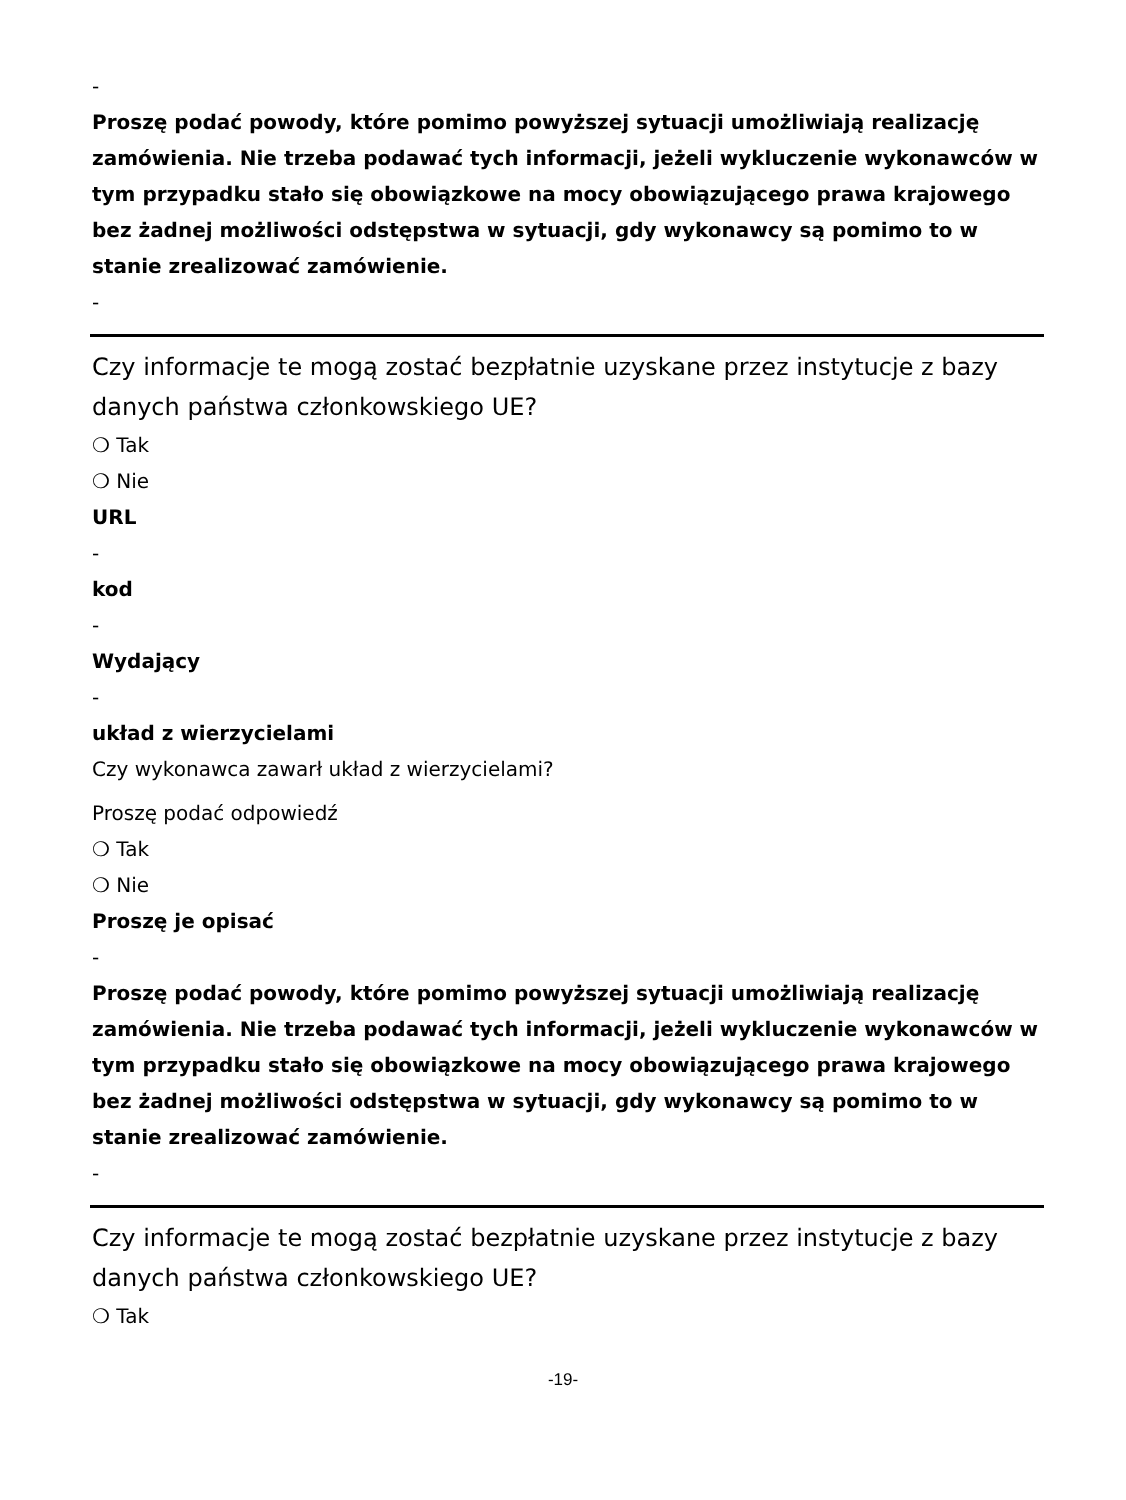-
Proszę podać powody, które pomimo powyższej sytuacji umożliwiają realizację zamówienia. Nie trzeba podawać tych informacji, jeżeli wykluczenie wykonawców w tym przypadku stało się obowiązkowe na mocy obowiązującego prawa krajowego bez żadnej możliwości odstępstwa w sytuacji, gdy wykonawcy są pomimo to w stanie zrealizować zamówienie.
-
Czy informacje te mogą zostać bezpłatnie uzyskane przez instytucje z bazy danych państwa członkowskiego UE?
❍ Tak
❍ Nie
URL
-
kod
-
Wydający
-
układ z wierzycielami
Czy wykonawca zawarł układ z wierzycielami?
Proszę podać odpowiedź
❍ Tak
❍ Nie
Proszę je opisać
-
Proszę podać powody, które pomimo powyższej sytuacji umożliwiają realizację zamówienia. Nie trzeba podawać tych informacji, jeżeli wykluczenie wykonawców w tym przypadku stało się obowiązkowe na mocy obowiązującego prawa krajowego bez żadnej możliwości odstępstwa w sytuacji, gdy wykonawcy są pomimo to w stanie zrealizować zamówienie.
-
Czy informacje te mogą zostać bezpłatnie uzyskane przez instytucje z bazy danych państwa członkowskiego UE?
❍ Tak
-19-